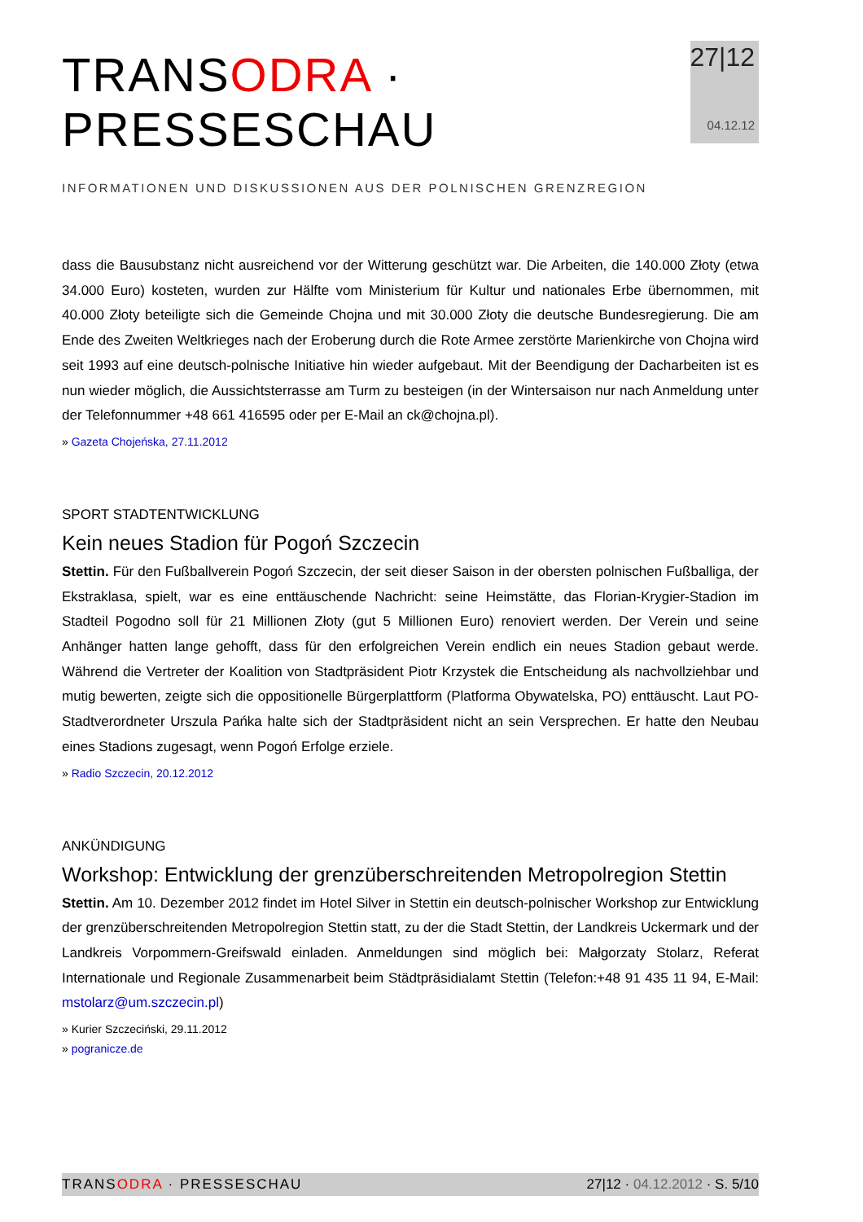TRANSODRA · PRESSESCHAU
INFORMATIONEN UND DISKUSSIONEN AUS DER POLNISCHEN GRENZREGION
27|12
04.12.12
dass die Bausubstanz nicht ausreichend vor der Witterung geschützt war. Die Arbeiten, die 140.000 Złoty (etwa 34.000 Euro) kosteten, wurden zur Hälfte vom Ministerium für Kultur und nationales Erbe übernommen, mit 40.000 Złoty beteiligte sich die Gemeinde Chojna und mit 30.000 Złoty die deutsche Bundesregierung. Die am Ende des Zweiten Weltkrieges nach der Eroberung durch die Rote Armee zerstörte Marienkirche von Chojna wird seit 1993 auf eine deutsch-polnische Initiative hin wieder aufgebaut. Mit der Beendigung der Dacharbeiten ist es nun wieder möglich, die Aussichtsterrasse am Turm zu besteigen (in der Wintersaison nur nach Anmeldung unter der Telefonnummer +48 661 416595 oder per E-Mail an ck@chojna.pl).
» Gazeta Chojeńska, 27.11.2012
SPORT STADTENTWICKLUNG
Kein neues Stadion für Pogoń Szczecin
Stettin. Für den Fußballverein Pogoń Szczecin, der seit dieser Saison in der obersten polnischen Fußballiga, der Ekstraklasa, spielt, war es eine enttäuschende Nachricht: seine Heimstätte, das Florian-Krygier-Stadion im Stadteil Pogodno soll für 21 Millionen Złoty (gut 5 Millionen Euro) renoviert werden. Der Verein und seine Anhänger hatten lange gehofft, dass für den erfolgreichen Verein endlich ein neues Stadion gebaut werde. Während die Vertreter der Koalition von Stadtpräsident Piotr Krzystek die Entscheidung als nachvollziehbar und mutig bewerten, zeigte sich die oppositionelle Bürgerplattform (Platforma Obywatelska, PO) enttäuscht. Laut PO-Stadtverordneter Urszula Pańka halte sich der Stadtpräsident nicht an sein Versprechen. Er hatte den Neubau eines Stadions zugesagt, wenn Pogoń Erfolge erziele.
» Radio Szczecin, 20.12.2012
ANKÜNDIGUNG
Workshop: Entwicklung der grenzüberschreitenden Metropolregion Stettin
Stettin. Am 10. Dezember 2012 findet im Hotel Silver in Stettin ein deutsch-polnischer Workshop zur Entwicklung der grenzüberschreitenden Metropolregion Stettin statt, zu der die Stadt Stettin, der Landkreis Uckermark und der Landkreis Vorpommern-Greifswald einladen. Anmeldungen sind möglich bei: Małgorzaty Stolarz, Referat Internationale und Regionale Zusammenarbeit beim Städtpräsidialamt Stettin (Telefon:+48 91 435 11 94, E-Mail: mstolarz@um.szczecin.pl)
» Kurier Szczeciński, 29.11.2012
» pogranicze.de
TRANSODRA · PRESSESCHAU 27|12 · 04.12.2012 · S. 5/10